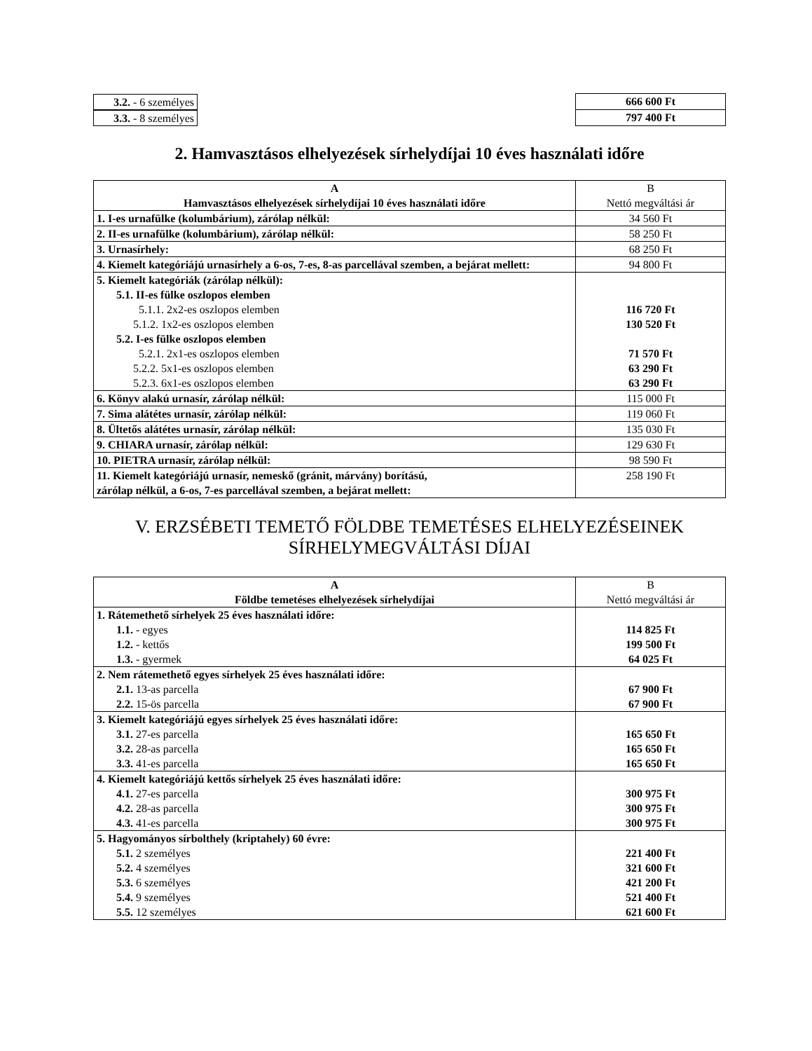| 3.2. - 6 személyes | 666 600 Ft |
| 3.3. - 8 személyes | 797 400 Ft |
2. Hamvasztásos elhelyezések sírhelydíjai 10 éves használati időre
| A Hamvasztásos elhelyezések sírhelydíjai 10 éves használati időre | B Nettó megváltási ár |
| 1. I-es urnafülke (kolumbárium), zárólap nélkül: | 34 560 Ft |
| 2. II-es urnafülke (kolumbárium), zárólap nélkül: | 58 250 Ft |
| 3. Urnasírhely: | 68 250 Ft |
| 4. Kiemelt kategóriájú urnasírhely a 6-os, 7-es, 8-as parcellával szemben, a bejárat mellett: | 94 800 Ft |
| 5. Kiemelt kategóriák (zárólap nélkül): 5.1. II-es fülke oszlopos elemben 5.1.1. 2x2-es oszlopos elemben 5.1.2. 1x2-es oszlopos elemben 5.2. I-es fülke oszlopos elemben 5.2.1. 2x1-es oszlopos elemben 5.2.2. 5x1-es oszlopos elemben 5.2.3. 6x1-es oszlopos elemben | 116 720 Ft 130 520 Ft 71 570 Ft 63 290 Ft 63 290 Ft |
| 6. Könyv alakú urnasír, zárólap nélkül: | 115 000 Ft |
| 7. Sima alátétes urnasír, zárólap nélkül: | 119 060 Ft |
| 8. Ültetős alátétes urnasír, zárólap nélkül: | 135 030 Ft |
| 9. CHIARA urnasír, zárólap nélkül: | 129 630 Ft |
| 10. PIETRA urnasír, zárólap nélkül: | 98 590 Ft |
| 11. Kiemelt kategóriájú urnasír, nemeskő (gránit, márvány) borítású, zárólap nélkül, a 6-os, 7-es parcellával szemben, a bejárat mellett: | 258 190 Ft |
V. ERZSÉBETI TEMETŐ FÖLDBE TEMETÉSES ELHELYEZÉSEINEK
SÍRHELYMEGVÁLTÁSI DÍJAI
| A Földbe temetéses elhelyezések sírhelydíjai | B Nettó megváltási ár |
| 1. Rátemethető sírhelyek 25 éves használati időre: 1.1. - egyes 1.2. - kettős 1.3. - gyermek | 114 825 Ft 199 500 Ft 64 025 Ft |
| 2. Nem rátemethető egyes sírhelyek 25 éves használati időre: 2.1. 13-as parcella 2.2. 15-ös parcella | 67 900 Ft 67 900 Ft |
| 3. Kiemelt kategóriájú egyes sírhelyek 25 éves használati időre: 3.1. 27-es parcella 3.2. 28-as parcella 3.3. 41-es parcella | 165 650 Ft 165 650 Ft 165 650 Ft |
| 4. Kiemelt kategóriájú kettős sírhelyek 25 éves használati időre: 4.1. 27-es parcella 4.2. 28-as parcella 4.3. 41-es parcella | 300 975 Ft 300 975 Ft 300 975 Ft |
| 5. Hagyományos sírbolthely (kriptahely) 60 évre: 5.1. 2 személyes 5.2. 4 személyes 5.3. 6 személyes 5.4. 9 személyes 5.5. 12 személyes | 221 400 Ft 321 600 Ft 421 200 Ft 521 400 Ft 621 600 Ft |